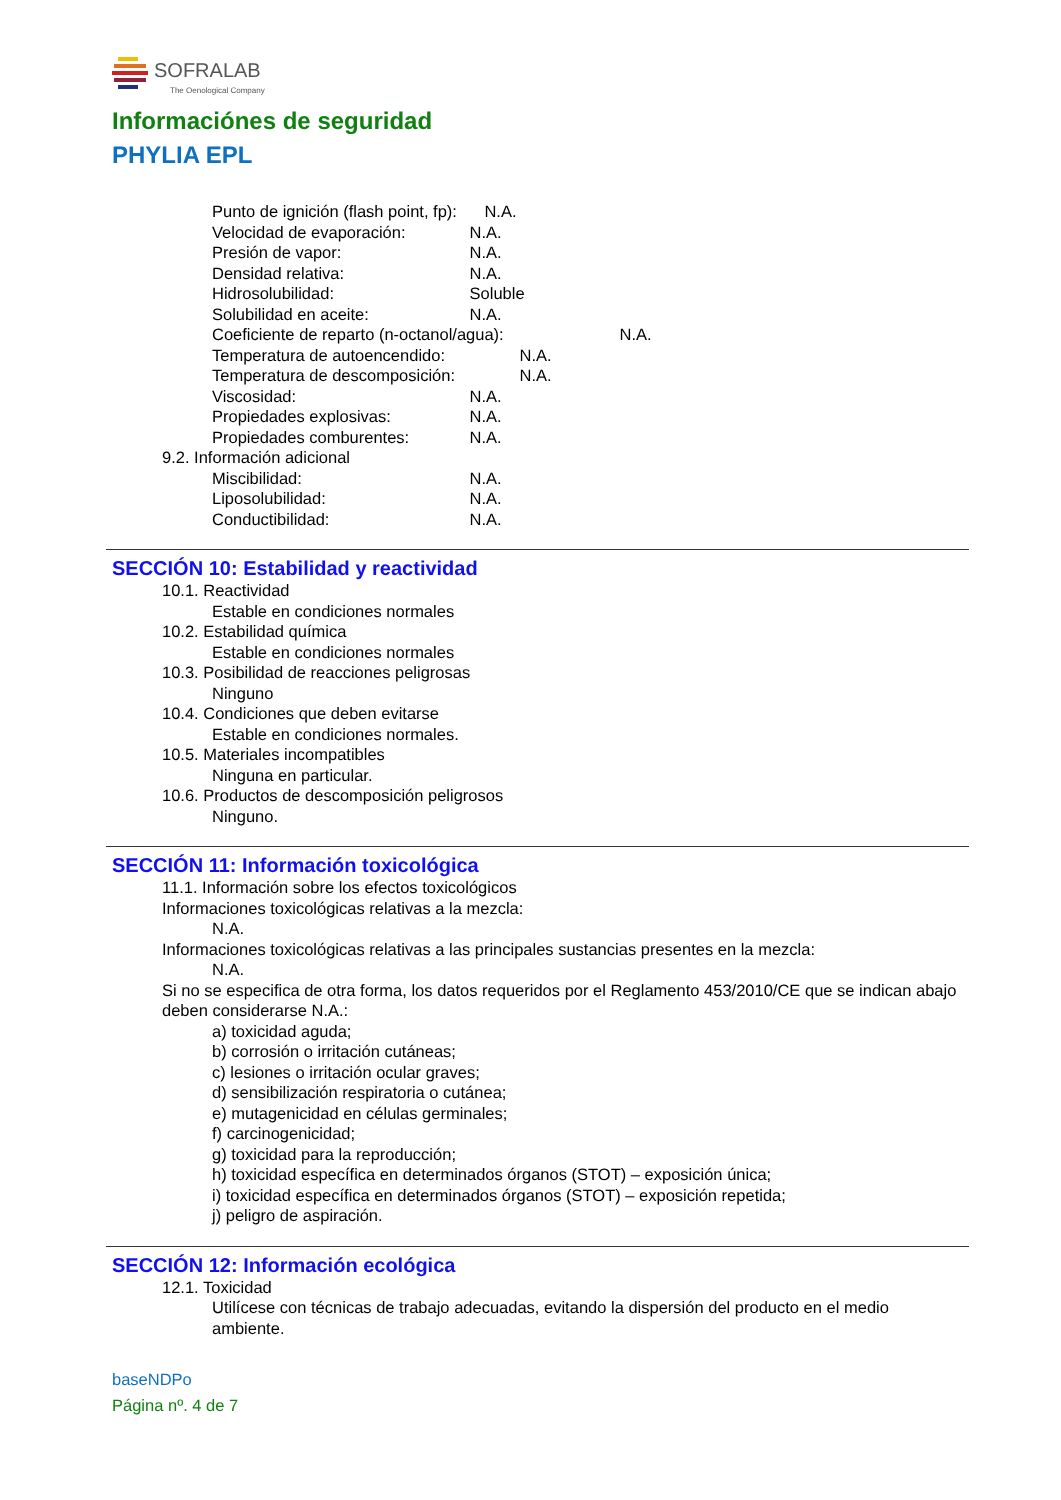SOFRALAB
The Oenological Company
Informaciónes de seguridad
PHYLIA EPL
Punto de ignición (flash point, fp): N.A.
Velocidad de evaporación: N.A.
Presión de vapor: N.A.
Densidad relativa: N.A.
Hidrosolubilidad: Soluble
Solubilidad en aceite: N.A.
Coeficiente de reparto (n-octanol/agua): N.A.
Temperatura de autoencendido: N.A.
Temperatura de descomposición: N.A.
Viscosidad: N.A.
Propiedades explosivas: N.A.
Propiedades comburentes: N.A.
9.2. Información adicional
Miscibilidad: N.A.
Liposolubilidad: N.A.
Conductibilidad: N.A.
SECCIÓN 10: Estabilidad y reactividad
10.1. Reactividad
Estable en condiciones normales
10.2. Estabilidad química
Estable en condiciones normales
10.3. Posibilidad de reacciones peligrosas
Ninguno
10.4. Condiciones que deben evitarse
Estable en condiciones normales.
10.5. Materiales incompatibles
Ninguna en particular.
10.6. Productos de descomposición peligrosos
Ninguno.
SECCIÓN 11: Información toxicológica
11.1. Información sobre los efectos toxicológicos
Informaciones toxicológicas relativas a la mezcla:
N.A.
Informaciones toxicológicas relativas a las principales sustancias presentes en la mezcla:
N.A.
Si no se especifica de otra forma, los datos requeridos por el Reglamento 453/2010/CE que se indican abajo deben considerarse N.A.:
a) toxicidad aguda;
b) corrosión o irritación cutáneas;
c) lesiones o irritación ocular graves;
d) sensibilización respiratoria o cutánea;
e) mutagenicidad en células germinales;
f) carcinogenicidad;
g) toxicidad para la reproducción;
h) toxicidad específica en determinados órganos (STOT) – exposición única;
i) toxicidad específica en determinados órganos (STOT) – exposición repetida;
j) peligro de aspiración.
SECCIÓN 12: Información ecológica
12.1. Toxicidad
Utilícese con técnicas de trabajo adecuadas, evitando la dispersión del producto en el medio ambiente.
baseNDPo
Página nº. 4 de 7